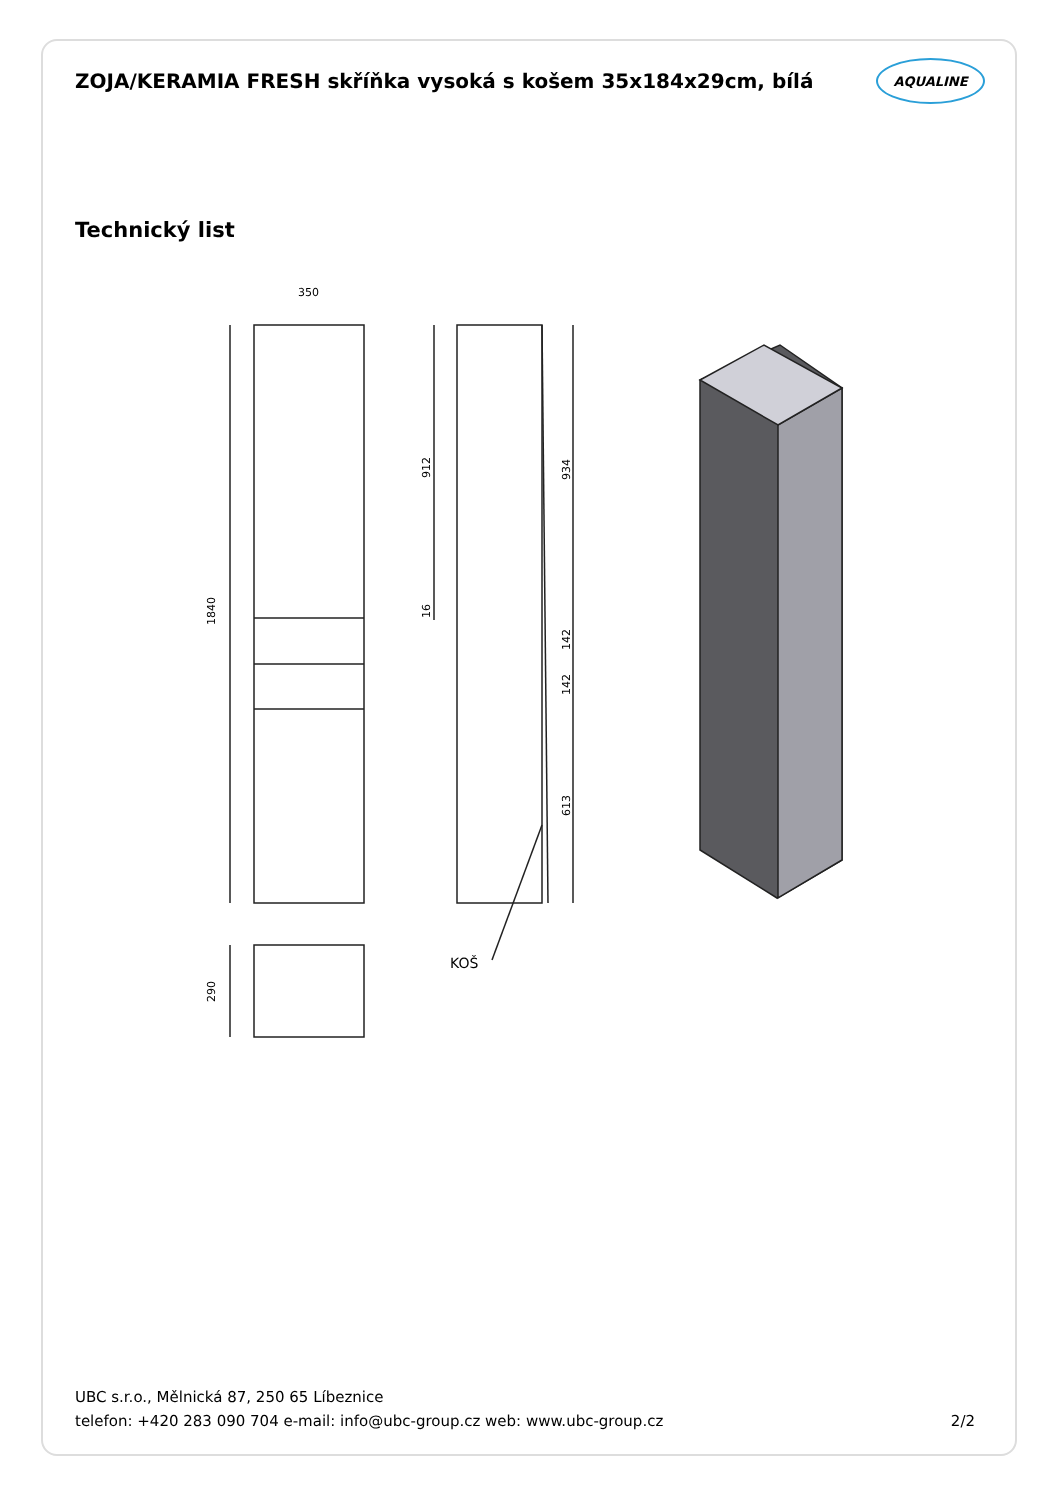ZOJA/KERAMIA FRESH skříňka vysoká s košem 35x184x29cm, bílá
AQUALINE
Technický list
350
1840
912
16
934
142
142
613
290
KOŠ
UBC s.r.o., Mělnická 87, 250 65 Líbeznice
telefon: +420 283 090 704 e-mail: info@ubc-group.cz web: www.ubc-group.cz
2/2